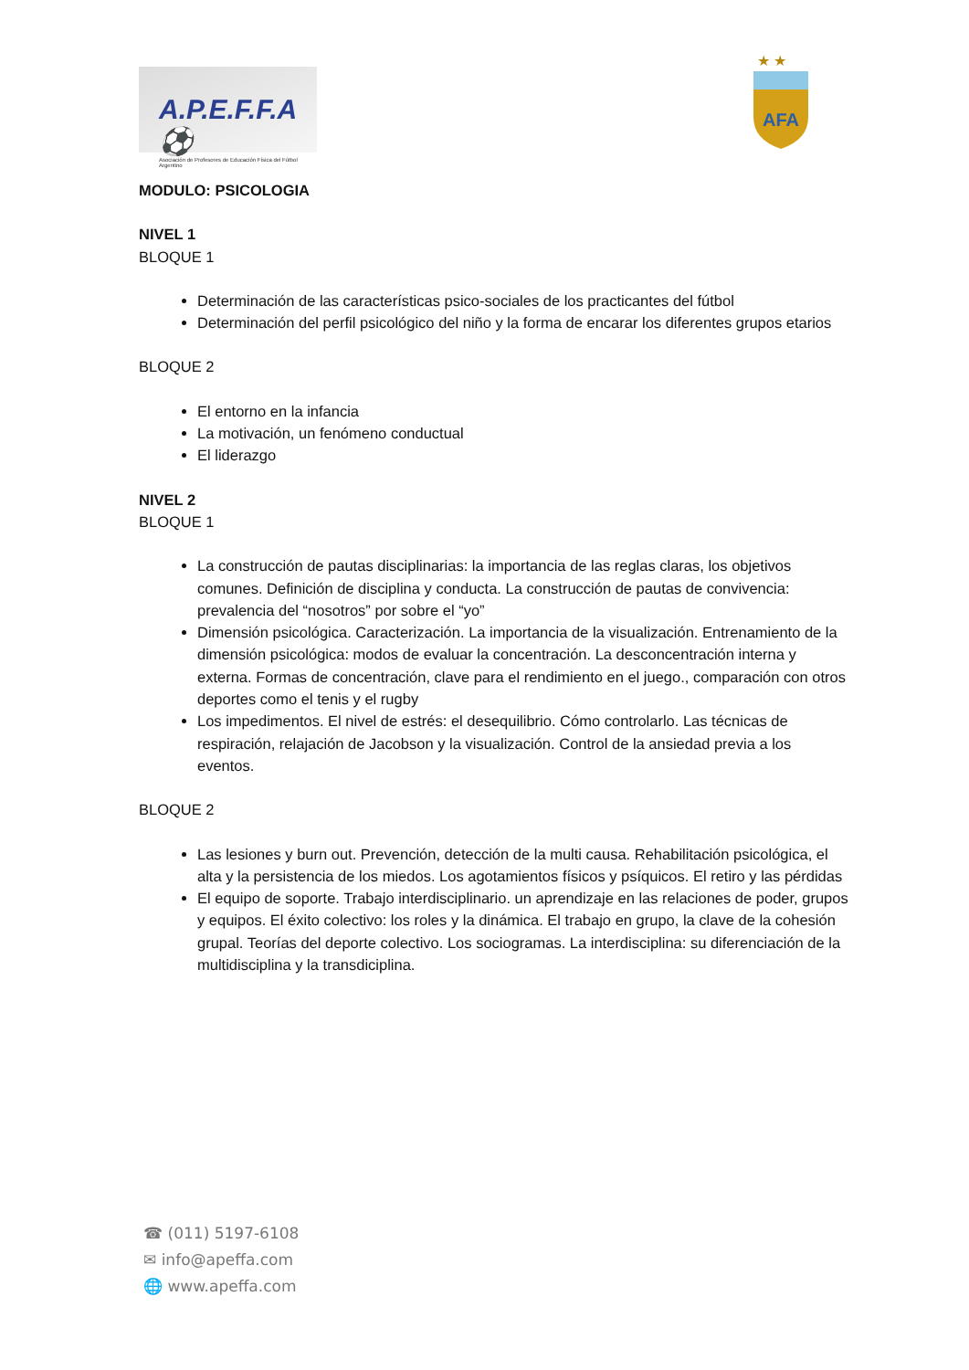A.P.E.F.F.A ⚽
Asociación de Profesores de Educación Física del Fútbol Argentino
★ ★
AFA
MODULO: PSICOLOGIA
NIVEL 1
BLOQUE 1
Determinación de las características psico-sociales de los practicantes del fútbol
Determinación del perfil psicológico del niño y la forma de encarar los diferentes grupos etarios
BLOQUE 2
El entorno en la infancia
La motivación, un fenómeno conductual
El liderazgo
NIVEL 2
BLOQUE 1
La construcción de pautas disciplinarias: la importancia de las reglas claras, los objetivos comunes. Definición de disciplina y conducta. La construcción de pautas de convivencia: prevalencia del “nosotros” por sobre el “yo”
Dimensión psicológica. Caracterización. La importancia de la visualización. Entrenamiento de la dimensión psicológica: modos de evaluar la concentración. La desconcentración interna y externa. Formas de concentración, clave para el rendimiento en el juego., comparación con otros deportes como el tenis y el rugby
Los impedimentos. El nivel de estrés: el desequilibrio. Cómo controlarlo. Las técnicas de respiración, relajación de Jacobson y la visualización. Control de la ansiedad previa a los eventos.
BLOQUE 2
Las lesiones y burn out. Prevención, detección de la multi causa. Rehabilitación psicológica, el alta y la persistencia de los miedos. Los agotamientos físicos y psíquicos. El retiro y las pérdidas
El equipo de soporte. Trabajo interdisciplinario. un aprendizaje en las relaciones de poder, grupos y equipos. El éxito colectivo: los roles y la dinámica. El trabajo en grupo, la clave de la cohesión grupal. Teorías del deporte colectivo. Los sociogramas. La interdisciplina: su diferenciación de la multidisciplina y la transdiciplina.
☎ (011) 5197-6108
✉ info@apeffa.com
🌐 www.apeffa.com